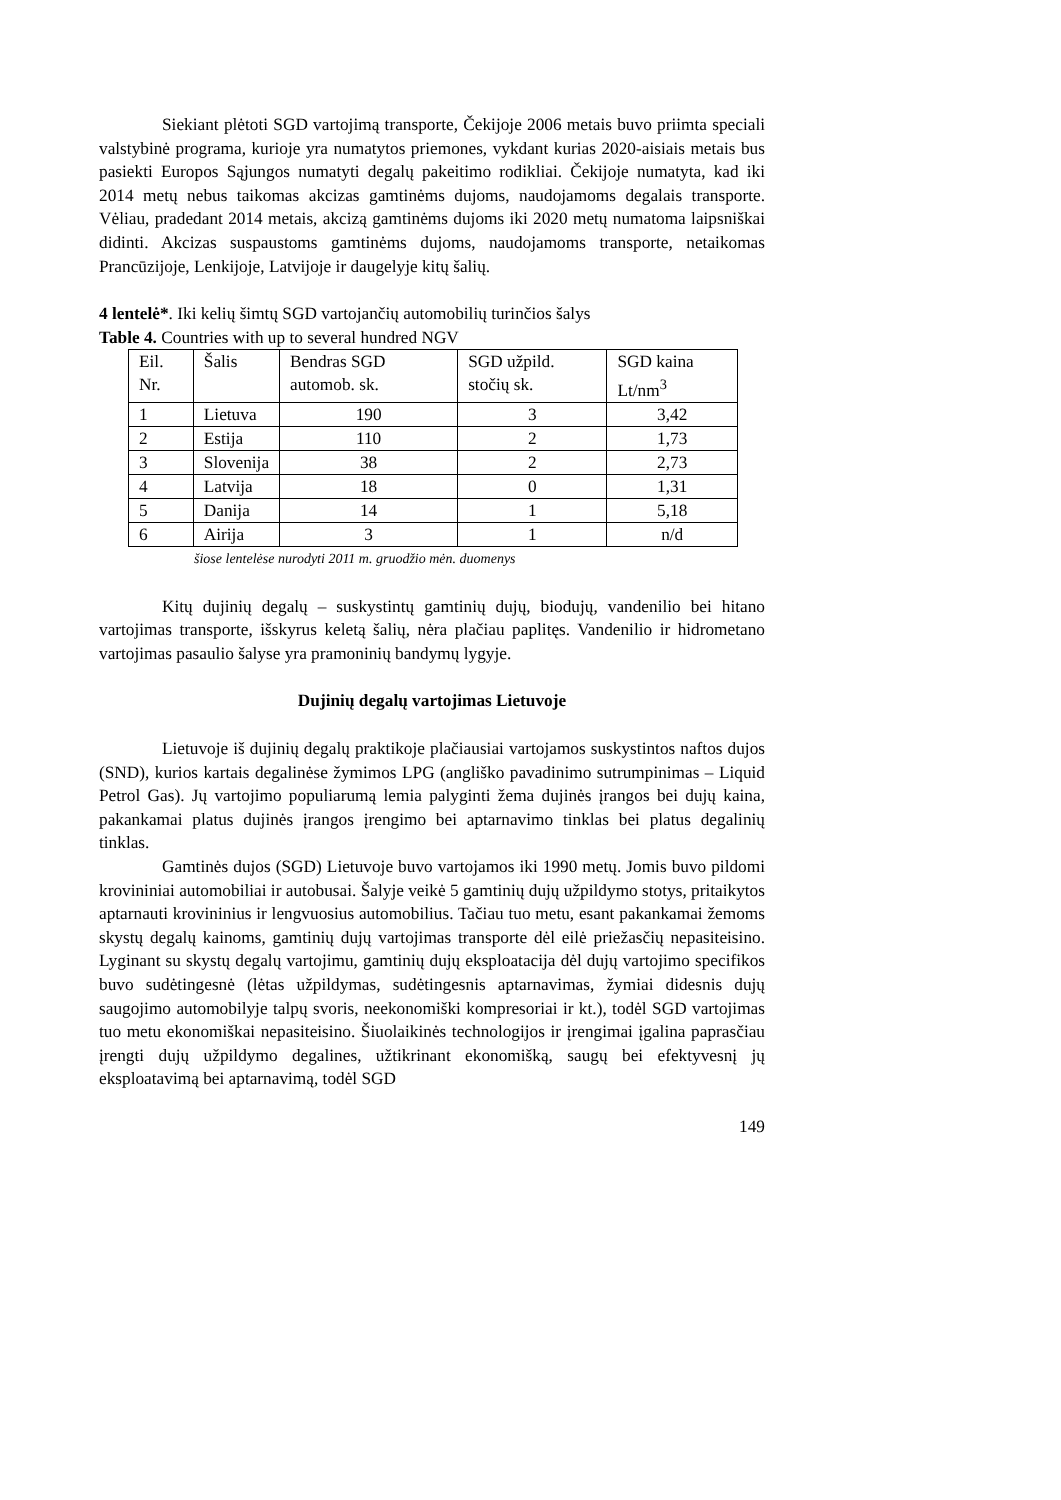Siekiant plėtoti SGD vartojimą transporte, Čekijoje 2006 metais buvo priimta speciali valstybinė programa, kurioje yra numatytos priemones, vykdant kurias 2020-aisiais metais bus pasiekti Europos Sąjungos numatyti degalų pakeitimo rodikliai. Čekijoje numatyta, kad iki 2014 metų nebus taikomas akcizas gamtinėms dujoms, naudojamoms degalais transporte. Vėliau, pradedant 2014 metais, akcizą gamtinėms dujoms iki 2020 metų numatoma laipsniškai didinti. Akcizas suspaustoms gamtinėms dujoms, naudojamoms transporte, netaikomas Prancūzijoje, Lenkijoje, Latvijoje ir daugelyje kitų šalių.
4 lentelė*. Iki kelių šimtų SGD vartojančių automobilių turinčios šalys
Table 4. Countries with up to several hundred NGV
| Eil. Nr. | Šalis | Bendras SGD automob. sk. | SGD užpild. stočių sk. | SGD kaina Lt/nm<sup>3</sup> |
| 1 | Lietuva | 190 | 3 | 3,42 |
| 2 | Estija | 110 | 2 | 1,73 |
| 3 | Slovenija | 38 | 2 | 2,73 |
| 4 | Latvija | 18 | 0 | 1,31 |
| 5 | Danija | 14 | 1 | 5,18 |
| 6 | Airija | 3 | 1 | n/d |
šiose lentelėse nurodyti 2011 m. gruodžio mėn. duomenys
Kitų dujinių degalų – suskystintų gamtinių dujų, biodujų, vandenilio bei hitano vartojimas transporte, išskyrus keletą šalių, nėra plačiau paplitęs. Vandenilio ir hidrometano vartojimas pasaulio šalyse yra pramoninių bandymų lygyje.
Dujinių degalų vartojimas Lietuvoje
Lietuvoje iš dujinių degalų praktikoje plačiausiai vartojamos suskystintos naftos dujos (SND), kurios kartais degalinėse žymimos LPG (angliško pavadinimo sutrumpinimas – Liquid Petrol Gas). Jų vartojimo populiarumą lemia palyginti žema dujinės įrangos bei dujų kaina, pakankamai platus dujinės įrangos įrengimo bei aptarnavimo tinklas bei platus degalinių tinklas.
Gamtinės dujos (SGD) Lietuvoje buvo vartojamos iki 1990 metų. Jomis buvo pildomi krovininiai automobiliai ir autobusai. Šalyje veikė 5 gamtinių dujų užpildymo stotys, pritaikytos aptarnauti krovininius ir lengvuosius automobilius. Tačiau tuo metu, esant pakankamai žemoms skystų degalų kainoms, gamtinių dujų vartojimas transporte dėl eilė priežasčių nepasiteisino. Lyginant su skystų degalų vartojimu, gamtinių dujų eksploatacija dėl dujų vartojimo specifikos buvo sudėtingesnė (lėtas užpildymas, sudėtingesnis aptarnavimas, žymiai didesnis dujų saugojimo automobilyje talpų svoris, neekonomiški kompresoriai ir kt.), todėl SGD vartojimas tuo metu ekonomiškai nepasiteisino. Šiuolaikinės technologijos ir įrengimai įgalina paprasčiau įrengti dujų užpildymo degalines, užtikrinant ekonomišką, saugų bei efektyvesnį jų eksploatavimą bei aptarnavimą, todėl SGD
149